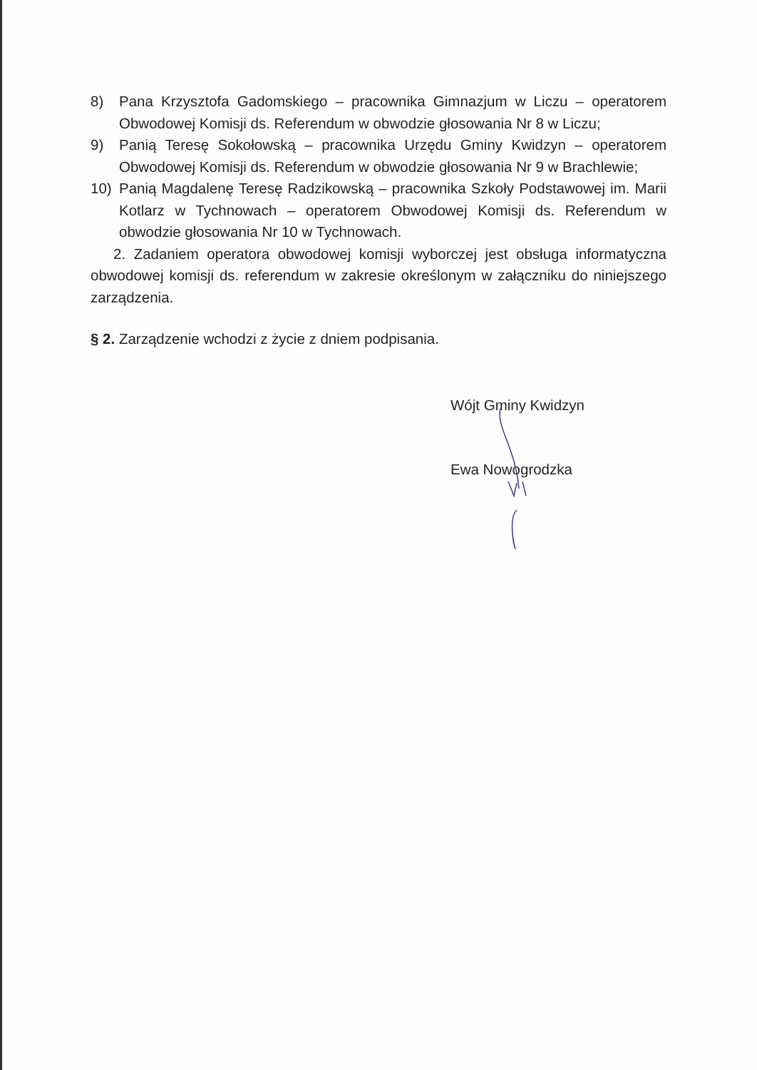8) Pana Krzysztofa Gadomskiego – pracownika Gimnazjum w Liczu – operatorem Obwodowej Komisji ds. Referendum w obwodzie głosowania Nr 8 w Liczu;
9) Panią Teresę Sokołowską – pracownika Urzędu Gminy Kwidzyn – operatorem Obwodowej Komisji ds. Referendum w obwodzie głosowania Nr 9 w Brachlewie;
10) Panią Magdalenę Teresę Radzikowską – pracownika Szkoły Podstawowej im. Marii Kotlarz w Tychnowach – operatorem Obwodowej Komisji ds. Referendum w obwodzie głosowania Nr 10 w Tychnowach.
2. Zadaniem operatora obwodowej komisji wyborczej jest obsługa informatyczna obwodowej komisji ds. referendum w zakresie określonym w załączniku do niniejszego zarządzenia.
§ 2. Zarządzenie wchodzi z życie z dniem podpisania.
Wójt Gminy Kwidzyn
Ewa Nowogrodzka